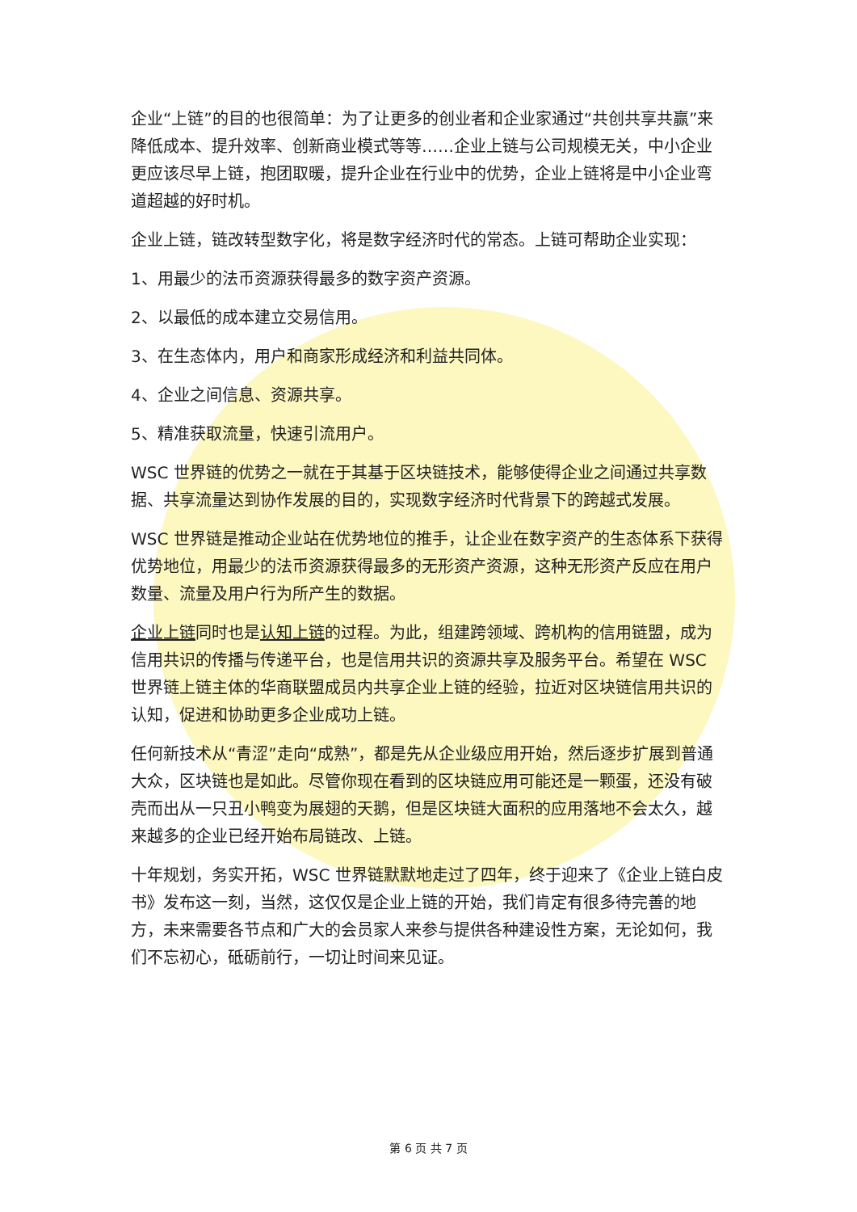企业“上链”的目的也很简单：为了让更多的创业者和企业家通过“共创共享共赢”来降低成本、提升效率、创新商业模式等等……企业上链与公司规模无关，中小企业更应该尽早上链，抱团取暖，提升企业在行业中的优势，企业上链将是中小企业弯道超越的好时机。
企业上链，链改转型数字化，将是数字经济时代的常态。上链可帮助企业实现：
1、用最少的法币资源获得最多的数字资产资源。
2、以最低的成本建立交易信用。
3、在生态体内，用户和商家形成经济和利益共同体。
4、企业之间信息、资源共享。
5、精准获取流量，快速引流用户。
WSC 世界链的优势之一就在于其基于区块链技术，能够使得企业之间通过共享数据、共享流量达到协作发展的目的，实现数字经济时代背景下的跨越式发展。
WSC 世界链是推动企业站在优势地位的推手，让企业在数字资产的生态体系下获得优势地位，用最少的法币资源获得最多的无形资产资源，这种无形资产反应在用户数量、流量及用户行为所产生的数据。
企业上链同时也是认知上链的过程。为此，组建跨领域、跨机构的信用链盟，成为信用共识的传播与传递平台，也是信用共识的资源共享及服务平台。希望在 WSC 世界链上链主体的华商联盟成员内共享企业上链的经验，拉近对区块链信用共识的认知，促进和协助更多企业成功上链。
任何新技术从“青涩”走向“成熟”，都是先从企业级应用开始，然后逐步扩展到普通大众，区块链也是如此。尽管你现在看到的区块链应用可能还是一颗蛋，还没有破壳而出从一只丑小鸭变为展翅的天鹅，但是区块链大面积的应用落地不会太久，越来越多的企业已经开始布局链改、上链。
十年规划，务实开拓，WSC 世界链默默地走过了四年，终于迎来了《企业上链白皮书》发布这一刻，当然，这仅仅是企业上链的开始，我们肯定有很多待完善的地方，未来需要各节点和广大的会员家人来参与提供各种建设性方案，无论如何，我们不忘初心，砥砺前行，一切让时间来见证。
第 6 页 共 7 页